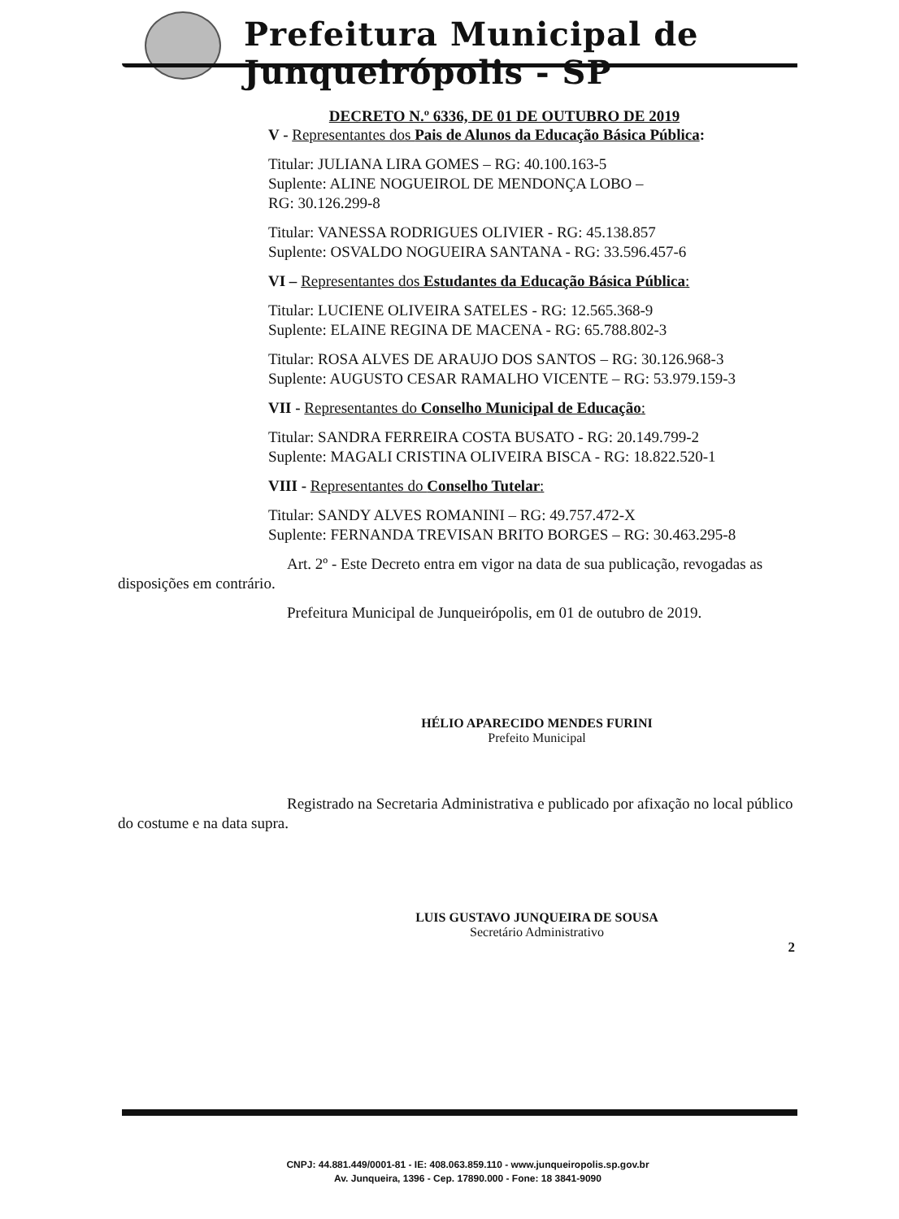Prefeitura Municipal de Junqueirópolis - SP
DECRETO N.º 6336, DE 01 DE OUTUBRO DE 2019
V - Representantes dos Pais de Alunos da Educação Básica Pública:
Titular: JULIANA LIRA GOMES – RG: 40.100.163-5
Suplente: ALINE NOGUEIROL DE MENDONÇA LOBO –
RG: 30.126.299-8
Titular: VANESSA RODRIGUES OLIVIER - RG: 45.138.857
Suplente: OSVALDO NOGUEIRA SANTANA - RG: 33.596.457-6
VI – Representantes dos Estudantes da Educação Básica Pública:
Titular: LUCIENE OLIVEIRA SATELES - RG: 12.565.368-9
Suplente: ELAINE REGINA DE MACENA - RG: 65.788.802-3
Titular: ROSA ALVES DE ARAUJO DOS SANTOS – RG: 30.126.968-3
Suplente: AUGUSTO CESAR RAMALHO VICENTE – RG: 53.979.159-3
VII - Representantes do Conselho Municipal de Educação:
Titular: SANDRA FERREIRA COSTA BUSATO - RG: 20.149.799-2
Suplente: MAGALI CRISTINA OLIVEIRA BISCA - RG: 18.822.520-1
VIII - Representantes do Conselho Tutelar:
Titular: SANDY ALVES ROMANINI – RG: 49.757.472-X
Suplente: FERNANDA TREVISAN BRITO BORGES – RG: 30.463.295-8
Art. 2º - Este Decreto entra em vigor na data de sua publicação, revogadas as disposições em contrário.
Prefeitura Municipal de Junqueirópolis, em 01 de outubro de 2019.
HÉLIO APARECIDO MENDES FURINI
Prefeito Municipal
Registrado na Secretaria Administrativa e publicado por afixação no local público do costume e na data supra.
LUIS GUSTAVO JUNQUEIRA DE SOUSA
Secretário Administrativo
2
CNPJ: 44.881.449/0001-81 - IE: 408.063.859.110 - www.junqueiropolis.sp.gov.br
Av. Junqueira, 1396 - Cep. 17890.000 - Fone: 18 3841-9090